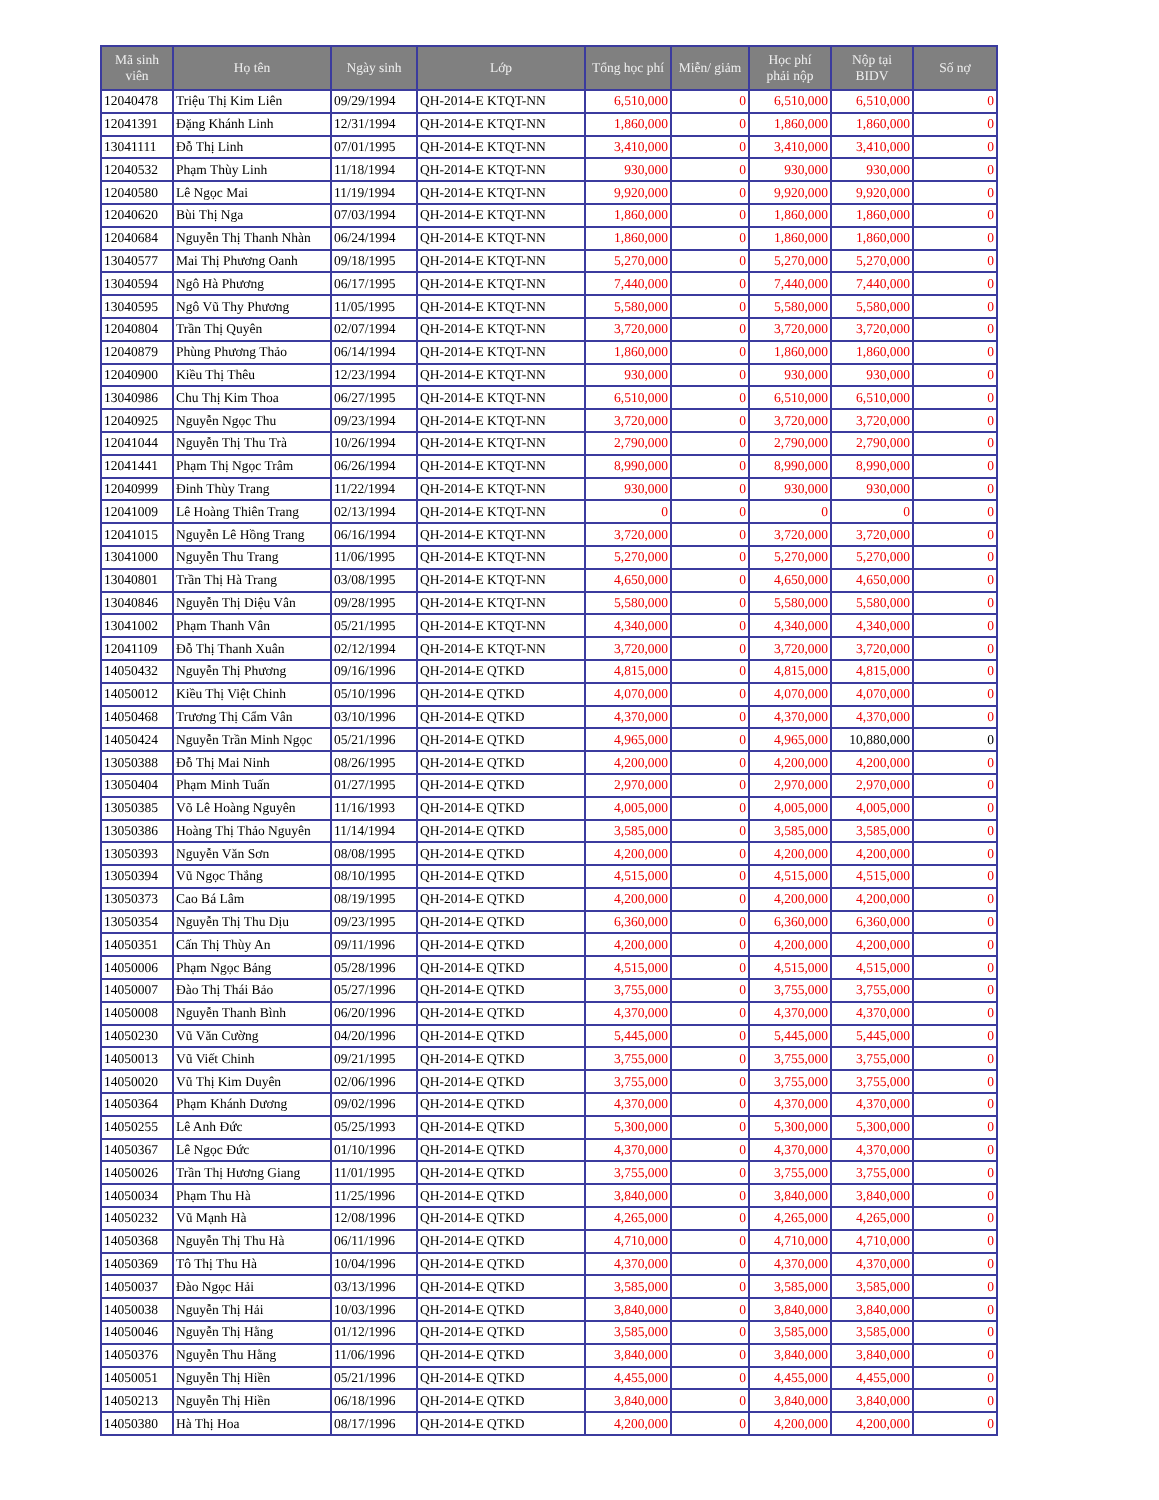| Mã sinh viên | Họ tên | Ngày sinh | Lớp | Tổng học phí | Miễn/ giảm | Học phí phải nộp | Nộp tại BIDV | Số nợ |
| --- | --- | --- | --- | --- | --- | --- | --- | --- |
| 12040478 | Triệu Thị Kim Liên | 09/29/1994 | QH-2014-E KTQT-NN | 6,510,000 | 0 | 6,510,000 | 6,510,000 | 0 |
| 12041391 | Đặng Khánh Linh | 12/31/1994 | QH-2014-E KTQT-NN | 1,860,000 | 0 | 1,860,000 | 1,860,000 | 0 |
| 13041111 | Đỗ Thị Linh | 07/01/1995 | QH-2014-E KTQT-NN | 3,410,000 | 0 | 3,410,000 | 3,410,000 | 0 |
| 12040532 | Phạm Thùy Linh | 11/18/1994 | QH-2014-E KTQT-NN | 930,000 | 0 | 930,000 | 930,000 | 0 |
| 12040580 | Lê Ngọc Mai | 11/19/1994 | QH-2014-E KTQT-NN | 9,920,000 | 0 | 9,920,000 | 9,920,000 | 0 |
| 12040620 | Bùi Thị Nga | 07/03/1994 | QH-2014-E KTQT-NN | 1,860,000 | 0 | 1,860,000 | 1,860,000 | 0 |
| 12040684 | Nguyễn Thị Thanh Nhàn | 06/24/1994 | QH-2014-E KTQT-NN | 1,860,000 | 0 | 1,860,000 | 1,860,000 | 0 |
| 13040577 | Mai Thị Phương Oanh | 09/18/1995 | QH-2014-E KTQT-NN | 5,270,000 | 0 | 5,270,000 | 5,270,000 | 0 |
| 13040594 | Ngô Hà Phương | 06/17/1995 | QH-2014-E KTQT-NN | 7,440,000 | 0 | 7,440,000 | 7,440,000 | 0 |
| 13040595 | Ngô Vũ Thy Phương | 11/05/1995 | QH-2014-E KTQT-NN | 5,580,000 | 0 | 5,580,000 | 5,580,000 | 0 |
| 12040804 | Trần Thị Quyên | 02/07/1994 | QH-2014-E KTQT-NN | 3,720,000 | 0 | 3,720,000 | 3,720,000 | 0 |
| 12040879 | Phùng Phương Thảo | 06/14/1994 | QH-2014-E KTQT-NN | 1,860,000 | 0 | 1,860,000 | 1,860,000 | 0 |
| 12040900 | Kiều Thị Thêu | 12/23/1994 | QH-2014-E KTQT-NN | 930,000 | 0 | 930,000 | 930,000 | 0 |
| 13040986 | Chu Thị Kim Thoa | 06/27/1995 | QH-2014-E KTQT-NN | 6,510,000 | 0 | 6,510,000 | 6,510,000 | 0 |
| 12040925 | Nguyễn Ngọc Thu | 09/23/1994 | QH-2014-E KTQT-NN | 3,720,000 | 0 | 3,720,000 | 3,720,000 | 0 |
| 12041044 | Nguyễn Thị Thu Trà | 10/26/1994 | QH-2014-E KTQT-NN | 2,790,000 | 0 | 2,790,000 | 2,790,000 | 0 |
| 12041441 | Phạm Thị Ngọc Trâm | 06/26/1994 | QH-2014-E KTQT-NN | 8,990,000 | 0 | 8,990,000 | 8,990,000 | 0 |
| 12040999 | Đinh Thùy Trang | 11/22/1994 | QH-2014-E KTQT-NN | 930,000 | 0 | 930,000 | 930,000 | 0 |
| 12041009 | Lê Hoàng Thiên Trang | 02/13/1994 | QH-2014-E KTQT-NN | 0 | 0 | 0 | 0 | 0 |
| 12041015 | Nguyễn Lê Hồng Trang | 06/16/1994 | QH-2014-E KTQT-NN | 3,720,000 | 0 | 3,720,000 | 3,720,000 | 0 |
| 13041000 | Nguyễn Thu Trang | 11/06/1995 | QH-2014-E KTQT-NN | 5,270,000 | 0 | 5,270,000 | 5,270,000 | 0 |
| 13040801 | Trần Thị Hà Trang | 03/08/1995 | QH-2014-E KTQT-NN | 4,650,000 | 0 | 4,650,000 | 4,650,000 | 0 |
| 13040846 | Nguyễn Thị Diệu Vân | 09/28/1995 | QH-2014-E KTQT-NN | 5,580,000 | 0 | 5,580,000 | 5,580,000 | 0 |
| 13041002 | Phạm Thanh Vân | 05/21/1995 | QH-2014-E KTQT-NN | 4,340,000 | 0 | 4,340,000 | 4,340,000 | 0 |
| 12041109 | Đỗ Thị Thanh Xuân | 02/12/1994 | QH-2014-E KTQT-NN | 3,720,000 | 0 | 3,720,000 | 3,720,000 | 0 |
| 14050432 | Nguyễn Thị Phương | 09/16/1996 | QH-2014-E QTKD | 4,815,000 | 0 | 4,815,000 | 4,815,000 | 0 |
| 14050012 | Kiều Thị Việt Chinh | 05/10/1996 | QH-2014-E QTKD | 4,070,000 | 0 | 4,070,000 | 4,070,000 | 0 |
| 14050468 | Trương Thị Cẩm Vân | 03/10/1996 | QH-2014-E QTKD | 4,370,000 | 0 | 4,370,000 | 4,370,000 | 0 |
| 14050424 | Nguyễn Trần Minh Ngọc | 05/21/1996 | QH-2014-E QTKD | 4,965,000 | 0 | 4,965,000 | 10,880,000 | 0 |
| 13050388 | Đỗ Thị Mai Ninh | 08/26/1995 | QH-2014-E QTKD | 4,200,000 | 0 | 4,200,000 | 4,200,000 | 0 |
| 13050404 | Phạm Minh Tuấn | 01/27/1995 | QH-2014-E QTKD | 2,970,000 | 0 | 2,970,000 | 2,970,000 | 0 |
| 13050385 | Võ Lê Hoàng Nguyên | 11/16/1993 | QH-2014-E QTKD | 4,005,000 | 0 | 4,005,000 | 4,005,000 | 0 |
| 13050386 | Hoàng Thị Thảo Nguyên | 11/14/1994 | QH-2014-E QTKD | 3,585,000 | 0 | 3,585,000 | 3,585,000 | 0 |
| 13050393 | Nguyễn Văn Sơn | 08/08/1995 | QH-2014-E QTKD | 4,200,000 | 0 | 4,200,000 | 4,200,000 | 0 |
| 13050394 | Vũ Ngọc Thắng | 08/10/1995 | QH-2014-E QTKD | 4,515,000 | 0 | 4,515,000 | 4,515,000 | 0 |
| 13050373 | Cao Bá Lâm | 08/19/1995 | QH-2014-E QTKD | 4,200,000 | 0 | 4,200,000 | 4,200,000 | 0 |
| 13050354 | Nguyễn Thị Thu Dịu | 09/23/1995 | QH-2014-E QTKD | 6,360,000 | 0 | 6,360,000 | 6,360,000 | 0 |
| 14050351 | Cấn Thị Thùy An | 09/11/1996 | QH-2014-E QTKD | 4,200,000 | 0 | 4,200,000 | 4,200,000 | 0 |
| 14050006 | Phạm Ngọc Bảng | 05/28/1996 | QH-2014-E QTKD | 4,515,000 | 0 | 4,515,000 | 4,515,000 | 0 |
| 14050007 | Đào Thị Thái Bảo | 05/27/1996 | QH-2014-E QTKD | 3,755,000 | 0 | 3,755,000 | 3,755,000 | 0 |
| 14050008 | Nguyễn Thanh Bình | 06/20/1996 | QH-2014-E QTKD | 4,370,000 | 0 | 4,370,000 | 4,370,000 | 0 |
| 14050230 | Vũ Văn Cường | 04/20/1996 | QH-2014-E QTKD | 5,445,000 | 0 | 5,445,000 | 5,445,000 | 0 |
| 14050013 | Vũ Viết Chinh | 09/21/1995 | QH-2014-E QTKD | 3,755,000 | 0 | 3,755,000 | 3,755,000 | 0 |
| 14050020 | Vũ Thị Kim Duyên | 02/06/1996 | QH-2014-E QTKD | 3,755,000 | 0 | 3,755,000 | 3,755,000 | 0 |
| 14050364 | Phạm Khánh Dương | 09/02/1996 | QH-2014-E QTKD | 4,370,000 | 0 | 4,370,000 | 4,370,000 | 0 |
| 14050255 | Lê Anh Đức | 05/25/1993 | QH-2014-E QTKD | 5,300,000 | 0 | 5,300,000 | 5,300,000 | 0 |
| 14050367 | Lê Ngọc Đức | 01/10/1996 | QH-2014-E QTKD | 4,370,000 | 0 | 4,370,000 | 4,370,000 | 0 |
| 14050026 | Trần Thị Hương Giang | 11/01/1995 | QH-2014-E QTKD | 3,755,000 | 0 | 3,755,000 | 3,755,000 | 0 |
| 14050034 | Phạm Thu Hà | 11/25/1996 | QH-2014-E QTKD | 3,840,000 | 0 | 3,840,000 | 3,840,000 | 0 |
| 14050232 | Vũ Mạnh Hà | 12/08/1996 | QH-2014-E QTKD | 4,265,000 | 0 | 4,265,000 | 4,265,000 | 0 |
| 14050368 | Nguyễn Thị Thu Hà | 06/11/1996 | QH-2014-E QTKD | 4,710,000 | 0 | 4,710,000 | 4,710,000 | 0 |
| 14050369 | Tô Thị Thu Hà | 10/04/1996 | QH-2014-E QTKD | 4,370,000 | 0 | 4,370,000 | 4,370,000 | 0 |
| 14050037 | Đào Ngọc Hải | 03/13/1996 | QH-2014-E QTKD | 3,585,000 | 0 | 3,585,000 | 3,585,000 | 0 |
| 14050038 | Nguyễn Thị Hải | 10/03/1996 | QH-2014-E QTKD | 3,840,000 | 0 | 3,840,000 | 3,840,000 | 0 |
| 14050046 | Nguyễn Thị Hằng | 01/12/1996 | QH-2014-E QTKD | 3,585,000 | 0 | 3,585,000 | 3,585,000 | 0 |
| 14050376 | Nguyễn Thu Hằng | 11/06/1996 | QH-2014-E QTKD | 3,840,000 | 0 | 3,840,000 | 3,840,000 | 0 |
| 14050051 | Nguyễn Thị Hiền | 05/21/1996 | QH-2014-E QTKD | 4,455,000 | 0 | 4,455,000 | 4,455,000 | 0 |
| 14050213 | Nguyễn Thị Hiền | 06/18/1996 | QH-2014-E QTKD | 3,840,000 | 0 | 3,840,000 | 3,840,000 | 0 |
| 14050380 | Hà Thị Hoa | 08/17/1996 | QH-2014-E QTKD | 4,200,000 | 0 | 4,200,000 | 4,200,000 | 0 |